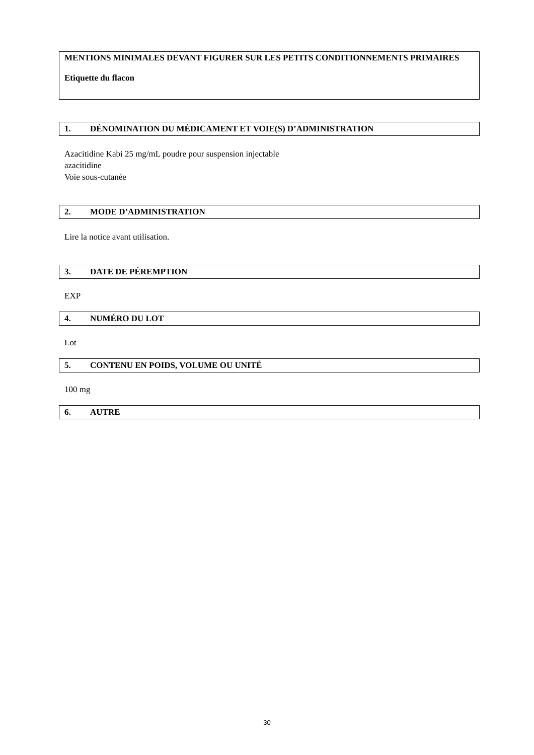MENTIONS MINIMALES DEVANT FIGURER SUR LES PETITS CONDITIONNEMENTS PRIMAIRES
Etiquette du flacon
1. DÉNOMINATION DU MÉDICAMENT ET VOIE(S) D’ADMINISTRATION
Azacitidine Kabi 25 mg/mL poudre pour suspension injectable
azacitidine
Voie sous-cutanée
2. MODE D’ADMINISTRATION
Lire la notice avant utilisation.
3. DATE DE PÉREMPTION
EXP
4. NUMÉRO DU LOT
Lot
5. CONTENU EN POIDS, VOLUME OU UNITÉ
100 mg
6. AUTRE
30